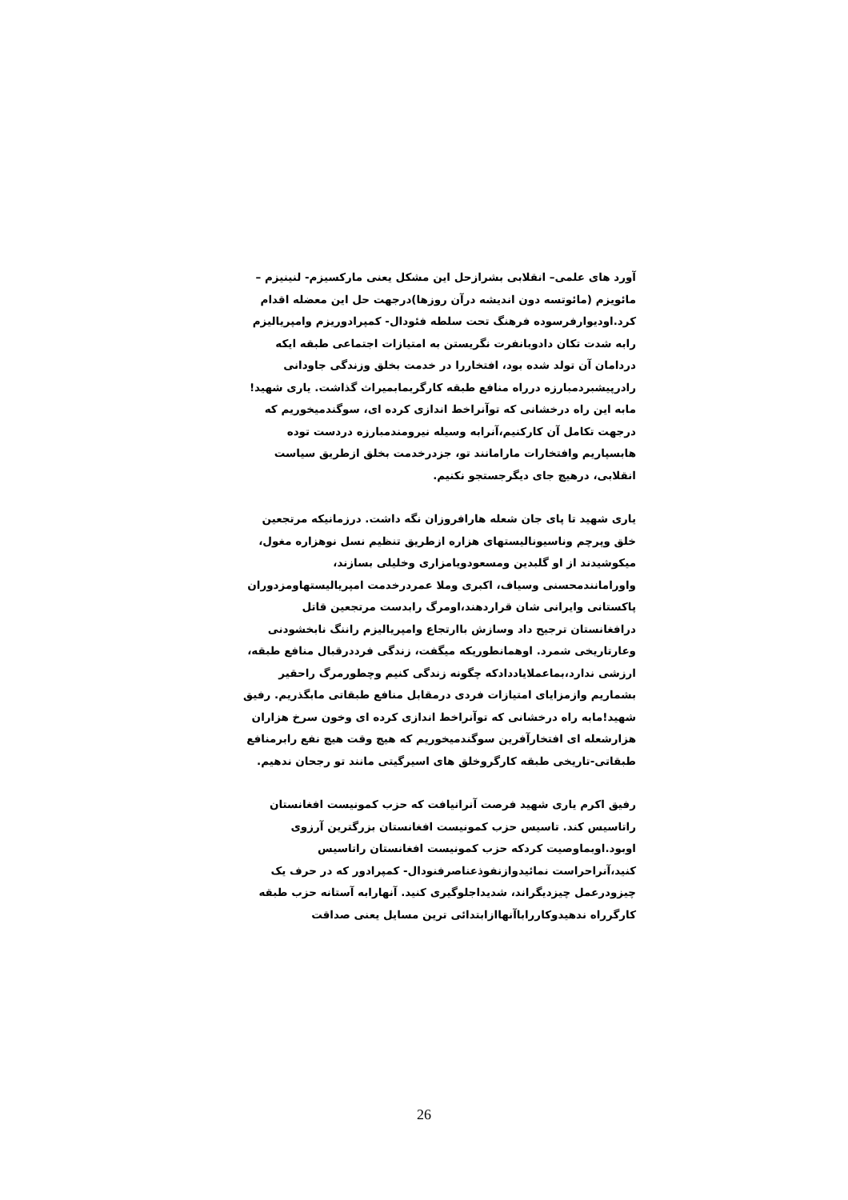آورد های علمی– انقلابی بشرازحل این مشکل یعنی مارکسیزم- لنینیزم – مائویزم (مائوتسه دون اندیشه درآن روزها)درجهت حل این معضله اقدام کرد.اودیوارفرسوده فرهنگ تحت سلطه فئودال- کمپرادوریزم وامپریالیزم رابه شدت تکان دادوبانفرت نگریستن به امتیازات اجتماعی طبقه ایکه دردامان آن تولد شده بود، افتخاررا در خدمت بخلق وزندگی جاودانی رادرپیشبردمبارزه درراه منافع طبقه کارگربمابمیراث گذاشت. یاری شهید! مابه این راه درخشانی که توآنراخط اندازی کرده ای، سوگندمیخوریم که درجهت تکامل آن کارکنیم،آنرابه وسیله نیرومندمبارزه دردست توده هابسپاریم وافتخارات مارامانند تو، جزدرخدمت بخلق ازطریق سیاست انقلابی، درهیچ جای دیگرجستجو نکنیم.
یاری شهید تا پای جان شعله هارافروزان نگه داشت. درزمانیکه مرتجعین خلق وپرچم وناسیونالیستهای هزاره ازطریق تنظیم نسل نوهزاره مغول، میکوشیدند از او گلبدین ومسعودویامزاری وخلیلی بسازند، واورامانندمحسنی وسیاف، اکبری وملا عمردرخدمت امپریالیستهاومزدوران پاکستانی وایرانی شان قراردهند،اومرگ رابدست مرتجعین قاتل درافغانستان ترجیح داد وسازش باارتجاع وامپریالیزم راننگ نابخشودنی وعارتاریخی شمرد. اوهمانطوریکه میگفت، زندگی فرددرقبال منافع طبقه، ارزشی ندارد،بماعملایاددادکه چگونه زندگی کنیم وچطورمرگ راحقیر بشماریم وازمزایای امتیازات فردی درمقابل منافع طبقاتی مابگذریم. رفیق شهید!مابه راه درخشانی که توآنراخط اندازی کرده ای وخون سرخ هزاران هزارشعله ای افتخارآفرین سوگندمیخوریم که هیچ وقت هیچ نفع رابرمنافع طبقاتی-تاریخی طبقه کارگروخلق های اسیرگیتی مانند تو رجحان ندهیم.
رفیق اکرم یاری شهید فرصت آنرانیافت که حزب کمونیست افغانستان راتاسیس کند. تاسیس حزب کمونیست افغانستان بزرگترین آرزوی اوبود.اوبماوصیت کردکه حزب کمونیست افغانستان راتاسیس کنید،آنراحراست نمائیدوازنفوذعناصرفنودال- کمپرادور که در حرف یک چیزودرعمل چیزدیگراند، شدیداجلوگیری کنید. آنهارابه آستانه حزب طبقه کارگرراه ندهیدوکارراباآنهاازابتدائی ترین مسایل یعنی صداقت
26